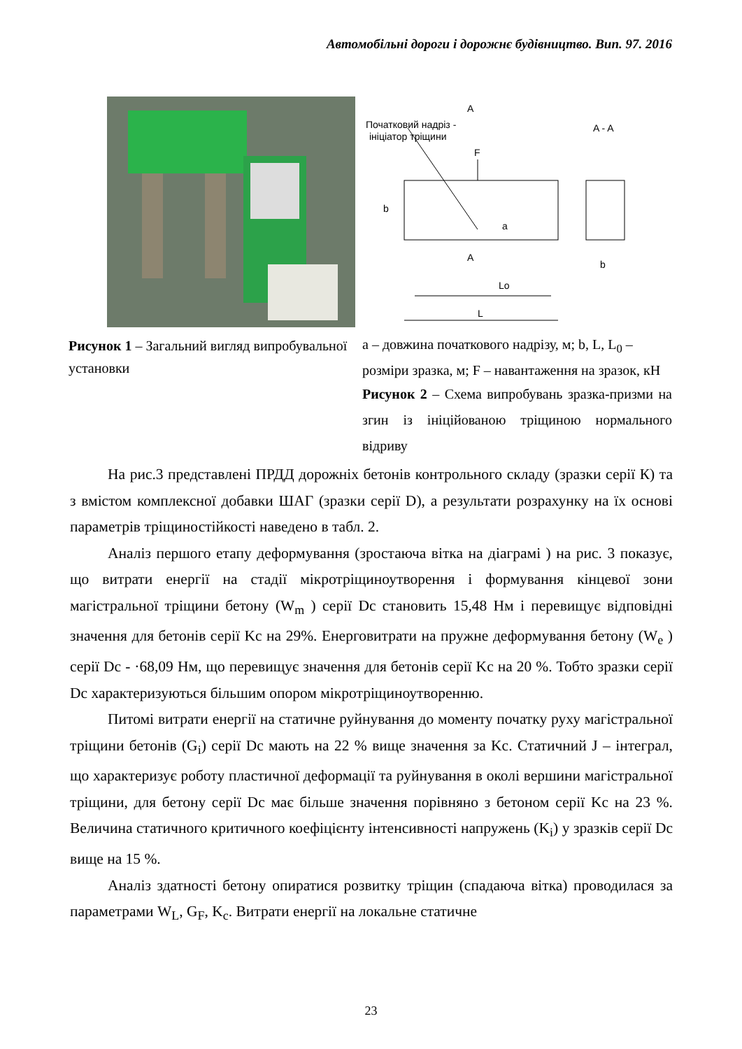Автомобільні дороги і дорожнє будівництво. Вип. 97. 2016
Рисунок 1 – Загальний вигляд випробувальної установки
A
Початковий надріз -
ініціатор тріщини
A - A
F
b
a
A
Lo
L
b
а – довжина початкового надрізу, м; b, L, L<sub>0</sub> – розміри зразка, м; F – навантаження на зразок, кН
Рисунок 2 – Схема випробувань зразка-призми на згин із ініційованою тріщиною нормального відриву
На рис.3 представлені ПРДД дорожніх бетонів контрольного складу (зразки серії К) та з вмістом комплексної добавки ШАГ (зразки серії D), а результати розрахунку на їх основі параметрів тріщиностійкості наведено в табл. 2.
Аналіз першого етапу деформування (зростаюча вітка на діаграмі ) на рис. 3 показує, що витрати енергії на стадії мікротріщиноутворення і формування кінцевої зони магістральної тріщини бетону (W<sub>m</sub> ) серії Dc становить 15,48 Нм і перевищує відповідні значення для бетонів серії Kc на 29%. Енерговитрати на пружне деформування бетону (W<sub>e</sub> ) серії Dc - ·68,09 Нм, що перевищує значення для бетонів серії Kc на 20 %. Тобто зразки серії Dc характеризуються більшим опором мікротріщиноутворенню.
Питомі витрати енергії на статичне руйнування до моменту початку руху магістральної тріщини бетонів (G<sub>i</sub>) серії Dc мають на 22 % вище значення за Kc. Статичний J – інтеграл, що характеризує роботу пластичної деформації та руйнування в околі вершини магістральної тріщини, для бетону серії Dc має більше значення порівняно з бетоном серії Kc на 23 %. Величина статичного критичного коефіцієнту інтенсивності напружень (K<sub>i</sub>) у зразків серії Dc вище на 15 %.
Аналіз здатності бетону опиратися розвитку тріщин (спадаюча вітка) проводилася за параметрами W<sub>L</sub>, G<sub>F</sub>, K<sub>c</sub>. Витрати енергії на локальне статичне
23